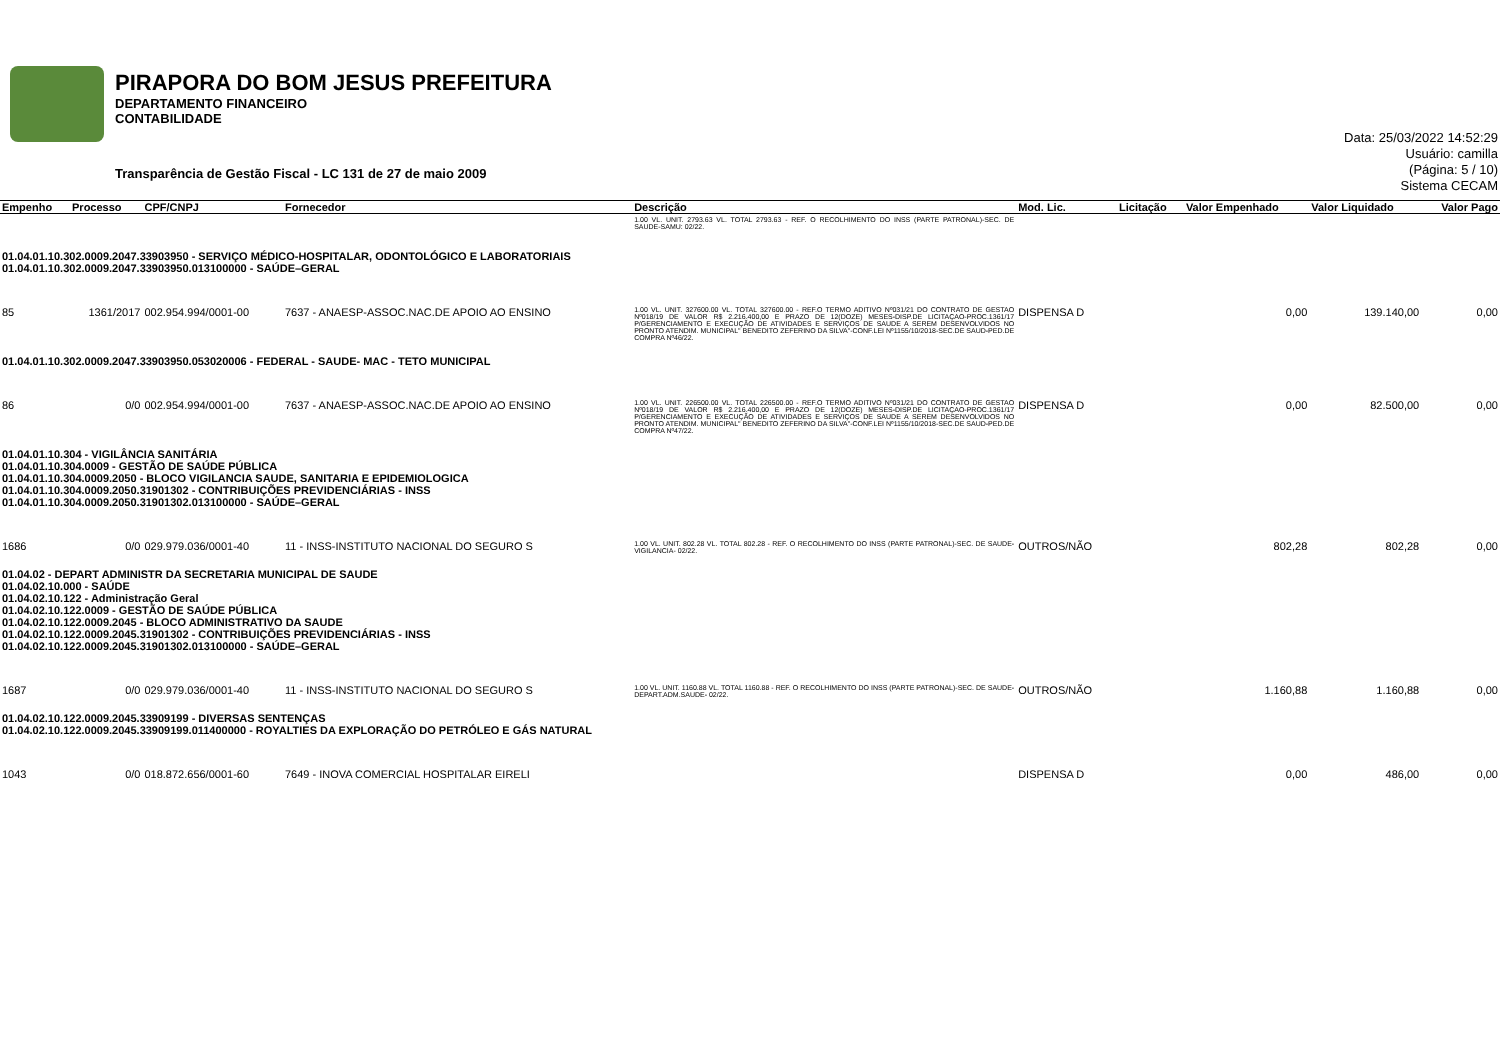PIRAPORA DO BOM JESUS PREFEITURA
DEPARTAMENTO FINANCEIRO
CONTABILIDADE
Transparência de Gestão Fiscal - LC 131 de 27 de maio 2009
Data: 25/03/2022 14:52:29
Usuário: camilla
(Página: 5 / 10)
Sistema CECAM
| Empenho | Processo | CPF/CNPJ | Fornecedor | Descrição | Mod. Lic. | Licitação | Valor Empenhado | Valor Liquidado | Valor Pago |
| --- | --- | --- | --- | --- | --- | --- | --- | --- | --- |
| | | | | 1.00 VL. UNIT. 2793.63 VL. TOTAL 2793.63 - REF. O RECOLHIMENTO DO INSS (PARTE PATRONAL)-SEC. DE SAUDE-SAMU: 02/22. | | | | | |
| 01.04.01.10.302.0009.2047.33903950 - SERVIÇO MÉDICO-HOSPITALAR, ODONTOLÓGICO E LABORATORIAIS 01.04.01.10.302.0009.2047.33903950.013100000 - SAÚDE–GERAL | | | | | | | | | |
| 85 | 1361/2017 | 002.954.994/0001-00 | 7637 - ANAESP-ASSOC.NAC.DE APOIO AO ENSINO | 1.00 VL. UNIT. 327600.00 VL. TOTAL 327600.00 - REF.O TERMO ADITIVO Nº031/21 DO CONTRATO DE GESTAO Nº018/19 DE VALOR R$ 2.216.400,00 E PRAZO DE 12(DOZE) MESES-DISP.DE LICITAÇAO-PROC.1361/17 P/GERENCIAMENTO E EXECUÇÃO DE ATIVIDADES E SERVIÇOS DE SAUDE A SEREM DESENVOLVIDOS NO PRONTO ATENDIM. MUNICIPAL" BENEDITO ZEFERINO DA SILVA"-CONF.LEI Nº1155/10/2018-SEC.DE SAUD-PED.DE COMPRA Nº46/22. | DISPENSA D | | 0,00 | 139.140,00 | 0,00 |
| 01.04.01.10.302.0009.2047.33903950.053020006 - FEDERAL - SAUDE- MAC - TETO MUNICIPAL | | | | | | | | | |
| 86 | 0/0 | 002.954.994/0001-00 | 7637 - ANAESP-ASSOC.NAC.DE APOIO AO ENSINO | 1.00 VL. UNIT. 226500.00 VL. TOTAL 226500.00 - REF.O TERMO ADITIVO Nº031/21 DO CONTRATO DE GESTAO Nº018/19 DE VALOR R$ 2.216.400,00 E PRAZO DE 12(DOZE) MESES-DISP.DE LICITAÇAO-PROC.1361/17 P/GERENCIAMENTO E EXECUÇÃO DE ATIVIDADES E SERVIÇOS DE SAUDE A SEREM DESENVOLVIDOS NO PRONTO ATENDIM. MUNICIPAL" BENEDITO ZEFERINO DA SILVA"-CONF.LEI Nº1155/10/2018-SEC.DE SAUD-PED.DE COMPRA Nº47/22. | DISPENSA D | | 0,00 | 82.500,00 | 0,00 |
| 01.04.01.10.304 - VIGILÂNCIA SANITÁRIA 01.04.01.10.304.0009 - GESTÃO DE SAÚDE PÚBLICA 01.04.01.10.304.0009.2050 - BLOCO VIGILANCIA SAUDE, SANITARIA E EPIDEMIOLOGICA 01.04.01.10.304.0009.2050.31901302 - CONTRIBUIÇÕES PREVIDENCIÁRIAS - INSS 01.04.01.10.304.0009.2050.31901302.013100000 - SAÚDE–GERAL | | | | | | | | | |
| 1686 | 0/0 | 029.979.036/0001-40 | 11 - INSS-INSTITUTO NACIONAL DO SEGURO S | 1.00 VL. UNIT. 802.28 VL. TOTAL 802.28 - REF. O RECOLHIMENTO DO INSS (PARTE PATRONAL)-SEC. DE SAUDE-VIGILANCIA- 02/22. | OUTROS/NÃO | | 802,28 | 802,28 | 0,00 |
| 01.04.02 - DEPART ADMINISTR DA SECRETARIA MUNICIPAL DE SAUDE 01.04.02.10.000 - SAÚDE 01.04.02.10.122 - Administração Geral 01.04.02.10.122.0009 - GESTÃO DE SAÚDE PÚBLICA 01.04.02.10.122.0009.2045 - BLOCO ADMINISTRATIVO DA SAUDE 01.04.02.10.122.0009.2045.31901302 - CONTRIBUIÇÕES PREVIDENCIÁRIAS - INSS 01.04.02.10.122.0009.2045.31901302.013100000 - SAÚDE–GERAL | | | | | | | | | |
| 1687 | 0/0 | 029.979.036/0001-40 | 11 - INSS-INSTITUTO NACIONAL DO SEGURO S | 1.00 VL. UNIT. 1160.88 VL. TOTAL 1160.88 - REF. O RECOLHIMENTO DO INSS (PARTE PATRONAL)-SEC. DE SAUDE-DEPART.ADM.SAUDE- 02/22. | OUTROS/NÃO | | 1.160,88 | 1.160,88 | 0,00 |
| 01.04.02.10.122.0009.2045.33909199 - DIVERSAS SENTENÇAS 01.04.02.10.122.0009.2045.33909199.011400000 - ROYALTIES DA EXPLORAÇÃO DO PETRÓLEO E GÁS NATURAL | | | | | | | | | |
| 1043 | 0/0 | 018.872.656/0001-60 | 7649 - INOVA COMERCIAL HOSPITALAR EIRELI | | DISPENSA D | | 0,00 | 486,00 | 0,00 |